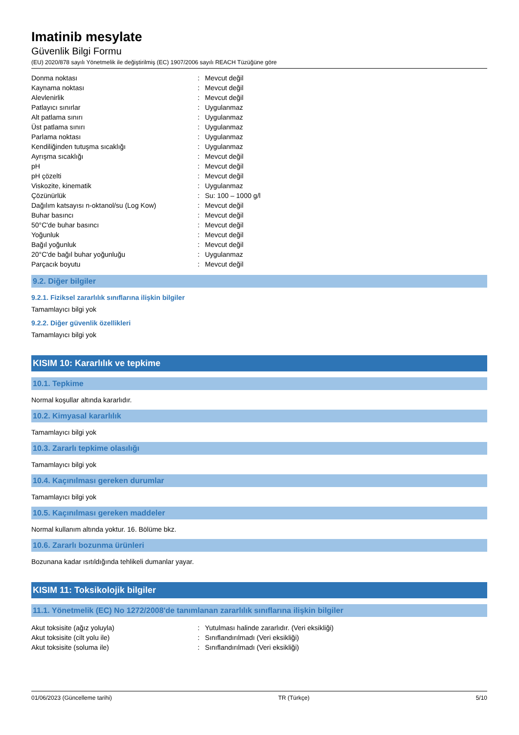Imatinib mesylate
Güvenlik Bilgi Formu
(EU) 2020/878 sayılı Yönetmelik ile değiştirilmiş (EC) 1907/2006 sayılı REACH Tüzüğüne göre
| Donma noktası | : | Mevcut değil |
| Kaynama noktası | : | Mevcut değil |
| Alevlenirlik | : | Mevcut değil |
| Patlayıcı sınırlar | : | Uygulanmaz |
| Alt patlama sınırı | : | Uygulanmaz |
| Üst patlama sınırı | : | Uygulanmaz |
| Parlama noktası | : | Uygulanmaz |
| Kendiliğinden tutuşma sıcaklığı | : | Uygulanmaz |
| Ayrışma sıcaklığı | : | Mevcut değil |
| pH | : | Mevcut değil |
| pH çözelti | : | Mevcut değil |
| Viskozite, kinematik | : | Uygulanmaz |
| Çözünürlük | : | Su: 100 – 1000 g/l |
| Dağılım katsayısı n-oktanol/su (Log Kow) | : | Mevcut değil |
| Buhar basıncı | : | Mevcut değil |
| 50°C'de buhar basıncı | : | Mevcut değil |
| Yoğunluk | : | Mevcut değil |
| Bağıl yoğunluk | : | Mevcut değil |
| 20°C'de bağıl buhar yoğunluğu | : | Uygulanmaz |
| Parçacık boyutu | : | Mevcut değil |
9.2. Diğer bilgiler
9.2.1. Fiziksel zararlılık sınıflarına ilişkin bilgiler
Tamamlayıcı bilgi yok
9.2.2. Diğer güvenlik özellikleri
Tamamlayıcı bilgi yok
KISIM 10: Kararlılık ve tepkime
10.1. Tepkime
Normal koşullar altında kararlıdır.
10.2. Kimyasal kararlılık
Tamamlayıcı bilgi yok
10.3. Zararlı tepkime olasılığı
Tamamlayıcı bilgi yok
10.4. Kaçınılması gereken durumlar
Tamamlayıcı bilgi yok
10.5. Kaçınılması gereken maddeler
Normal kullanım altında yoktur. 16. Bölüme bkz.
10.6. Zararlı bozunma ürünleri
Bozunana kadar ısıtıldığında tehlikeli dumanlar yayar.
KISIM 11: Toksikolojik bilgiler
11.1. Yönetmelik (EC) No 1272/2008'de tanımlanan zararlılık sınıflarına ilişkin bilgiler
| Akut toksisite (ağız yoluyla) | : | Yutulması halinde zararlıdır. (Veri eksikliği) |
| Akut toksisite (cilt yolu ile) | : | Sınıflandırılmadı (Veri eksikliği) |
| Akut toksisite (soluma ile) | : | Sınıflandırılmadı (Veri eksikliği) |
01/06/2023 (Güncelleme tarihi) TR (Türkçe) 5/10